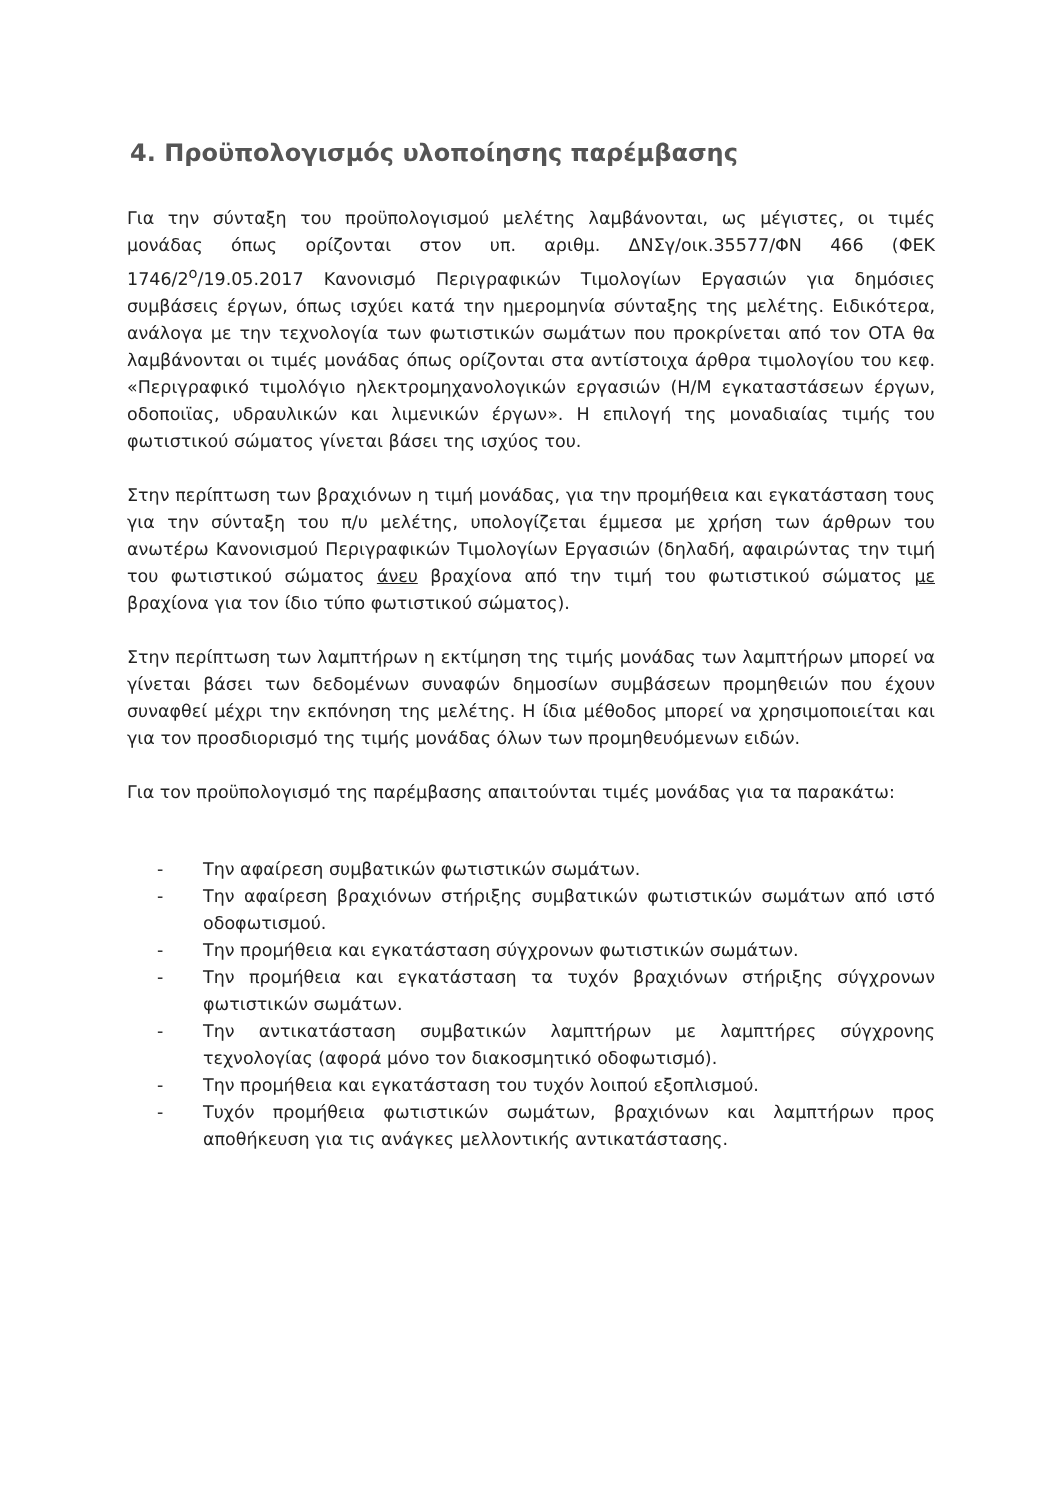4. Προϋπολογισμός υλοποίησης παρέμβασης
Για την σύνταξη του προϋπολογισμού μελέτης λαμβάνονται, ως μέγιστες, οι τιμές μονάδας όπως ορίζονται στον υπ. αριθμ. ΔΝΣγ/οικ.35577/ΦΝ 466 (ΦΕΚ 1746/2<sup>ο</sup>/19.05.2017 Κανονισμό Περιγραφικών Τιμολογίων Εργασιών για δημόσιες συμβάσεις έργων, όπως ισχύει κατά την ημερομηνία σύνταξης της μελέτης. Ειδικότερα, ανάλογα με την τεχνολογία των φωτιστικών σωμάτων που προκρίνεται από τον ΟΤΑ θα λαμβάνονται οι τιμές μονάδας όπως ορίζονται στα αντίστοιχα άρθρα τιμολογίου του κεφ. «Περιγραφικό τιμολόγιο ηλεκτρομηχανολογικών εργασιών (Η/Μ εγκαταστάσεων έργων, οδοποιϊας, υδραυλικών και λιμενικών έργων». Η επιλογή της μοναδιαίας τιμής του φωτιστικού σώματος γίνεται βάσει της ισχύος του.
Στην περίπτωση των βραχιόνων η τιμή μονάδας, για την προμήθεια και εγκατάσταση τους για την σύνταξη του π/υ μελέτης, υπολογίζεται έμμεσα με χρήση των άρθρων του ανωτέρω Κανονισμού Περιγραφικών Τιμολογίων Εργασιών (δηλαδή, αφαιρώντας την τιμή του φωτιστικού σώματος άνευ βραχίονα από την τιμή του φωτιστικού σώματος με βραχίονα για τον ίδιο τύπο φωτιστικού σώματος).
Στην περίπτωση των λαμπτήρων η εκτίμηση της τιμής μονάδας των λαμπτήρων μπορεί να γίνεται βάσει των δεδομένων συναφών δημοσίων συμβάσεων προμηθειών που έχουν συναφθεί μέχρι την εκπόνηση της μελέτης. Η ίδια μέθοδος μπορεί να χρησιμοποιείται και για τον προσδιορισμό της τιμής μονάδας όλων των προμηθευόμενων ειδών.
Για τον προϋπολογισμό της παρέμβασης απαιτούνται τιμές μονάδας για τα παρακάτω:
- Την αφαίρεση συμβατικών φωτιστικών σωμάτων.
- Την αφαίρεση βραχιόνων στήριξης συμβατικών φωτιστικών σωμάτων από ιστό οδοφωτισμού.
- Την προμήθεια και εγκατάσταση σύγχρονων φωτιστικών σωμάτων.
- Την προμήθεια και εγκατάσταση τα τυχόν βραχιόνων στήριξης σύγχρονων φωτιστικών σωμάτων.
- Την αντικατάσταση συμβατικών λαμπτήρων με λαμπτήρες σύγχρονης τεχνολογίας (αφορά μόνο τον διακοσμητικό οδοφωτισμό).
- Την προμήθεια και εγκατάσταση του τυχόν λοιπού εξοπλισμού.
- Τυχόν προμήθεια φωτιστικών σωμάτων, βραχιόνων και λαμπτήρων προς αποθήκευση για τις ανάγκες μελλοντικής αντικατάστασης.